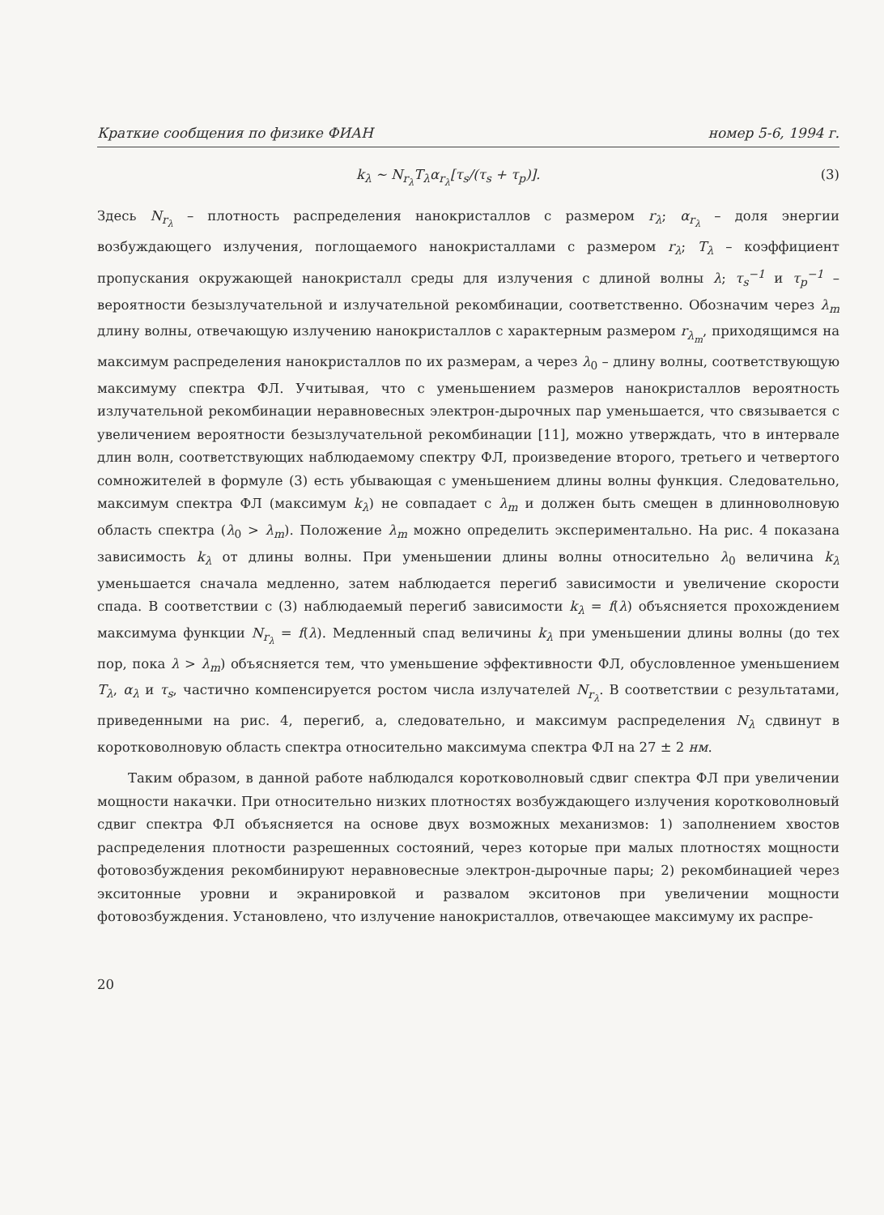Краткие сообщения по физике ФИАН номер 5-6, 1994 г.
k<sub>λ</sub> ∼ N<sub>r<sub>λ</sub></sub>T<sub>λ</sub>α<sub>r<sub>λ</sub></sub>[τ<sub>s</sub>/(τ<sub>s</sub> + τ<sub>p</sub>)]. (3)
Здесь N<sub>r<sub>λ</sub></sub> – плотность распределения нанокристаллов с размером r<sub>λ</sub>; α<sub>r<sub>λ</sub></sub> – доля энергии возбуждающего излучения, поглощаемого нанокристаллами с размером r<sub>λ</sub>; T<sub>λ</sub> – коэффициент пропускания окружающей нанокристалл среды для излучения с длиной волны λ; τ<sub>s</sub><sup>−1</sup> и τ<sub>p</sub><sup>−1</sup> – вероятности безызлучательной и излучательной рекомбинации, соответственно. Обозначим через λ<sub>m</sub> длину волны, отвечающую излучению нанокристаллов с характерным размером r<sub>λ<sub>m</sub></sub>, приходящимся на максимум распределения нанокристаллов по их размерам, а через λ<sub>0</sub> – длину волны, соответствующую максимуму спектра ФЛ. Учитывая, что с уменьшением размеров нанокристаллов вероятность излучательной рекомбинации неравновесных электрон-дырочных пар уменьшается, что связывается с увеличением вероятности безызлучательной рекомбинации [11], можно утверждать, что в интервале длин волн, соответствующих наблюдаемому спектру ФЛ, произведение второго, третьего и четвертого сомножителей в формуле (3) есть убывающая с уменьшением длины волны функция. Следовательно, максимум спектра ФЛ (максимум k<sub>λ</sub>) не совпадает с λ<sub>m</sub> и должен быть смещен в длинноволновую область спектра (λ<sub>0</sub> > λ<sub>m</sub>). Положение λ<sub>m</sub> можно определить экспериментально. На рис. 4 показана зависимость k<sub>λ</sub> от длины волны. При уменьшении длины волны относительно λ<sub>0</sub> величина k<sub>λ</sub> уменьшается сначала медленно, затем наблюдается перегиб зависимости и увеличение скорости спада. В соответствии с (3) наблюдаемый перегиб зависимости k<sub>λ</sub> = f(λ) объясняется прохождением максимума функции N<sub>r<sub>λ</sub></sub> = f(λ). Медленный спад величины k<sub>λ</sub> при уменьшении длины волны (до тех пор, пока λ > λ<sub>m</sub>) объясняется тем, что уменьшение эффективности ФЛ, обусловленное уменьшением T<sub>λ</sub>, α<sub>λ</sub> и τ<sub>s</sub>, частично компенсируется ростом числа излучателей N<sub>r<sub>λ</sub></sub>. В соответствии с результатами, приведенными на рис. 4, перегиб, а, следовательно, и максимум распределения N<sub>λ</sub> сдвинут в коротковолновую область спектра относительно максимума спектра ФЛ на 27 ± 2 нм.
Таким образом, в данной работе наблюдался коротковолновый сдвиг спектра ФЛ при увеличении мощности накачки. При относительно низких плотностях возбуждающего излучения коротковолновый сдвиг спектра ФЛ объясняется на основе двух возможных механизмов: 1) заполнением хвостов распределения плотности разрешенных состояний, через которые при малых плотностях мощности фотовозбуждения рекомбинируют неравновесные электрон-дырочные пары; 2) рекомбинацией через экситонные уровни и экранировкой и развалом экситонов при увеличении мощности фотовозбуждения. Установлено, что излучение нанокристаллов, отвечающее максимуму их распре-
20